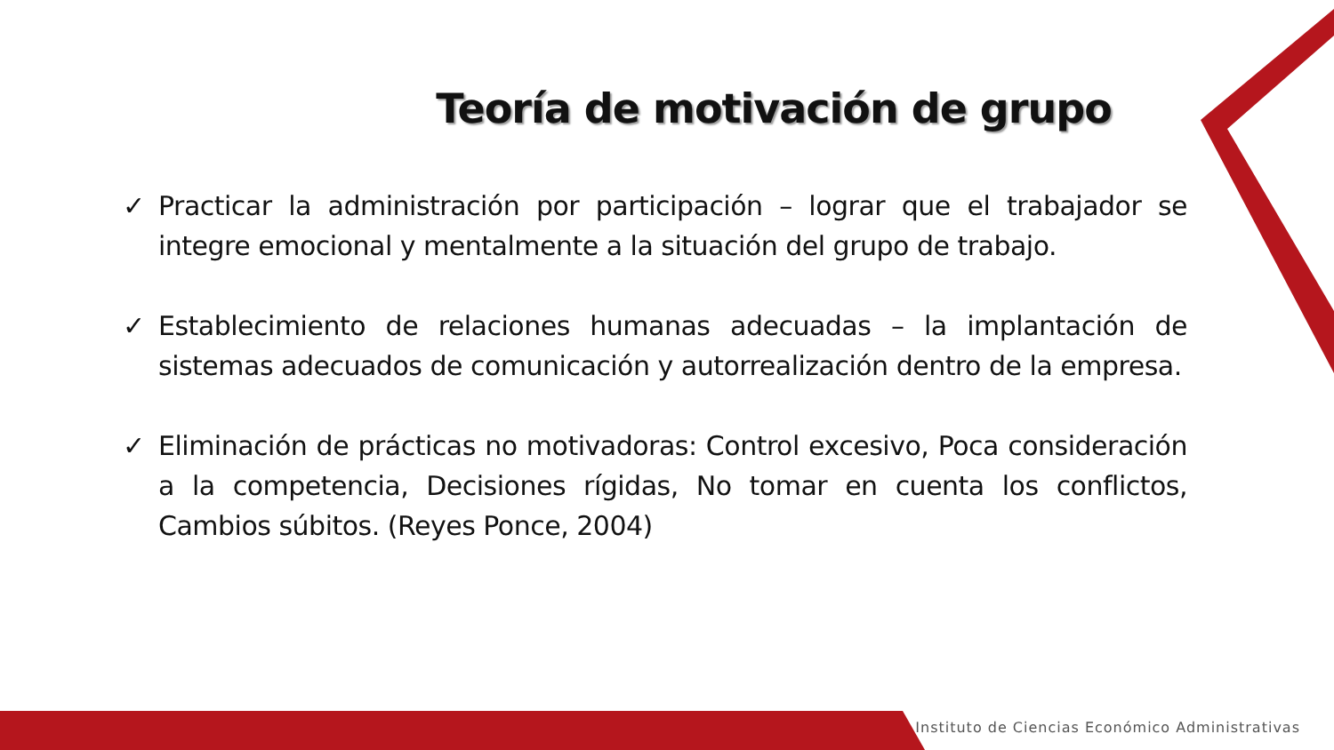Teoría de motivación de grupo
✓ Practicar la administración por participación – lograr que el trabajador se integre emocional y mentalmente a la situación del grupo de trabajo.
✓ Establecimiento de relaciones humanas adecuadas – la implantación de sistemas adecuados de comunicación y autorrealización dentro de la empresa.
✓ Eliminación de prácticas no motivadoras: Control excesivo, Poca consideración a la competencia, Decisiones rígidas, No tomar en cuenta los conflictos, Cambios súbitos. (Reyes Ponce, 2004)
Instituto de Ciencias Económico Administrativas